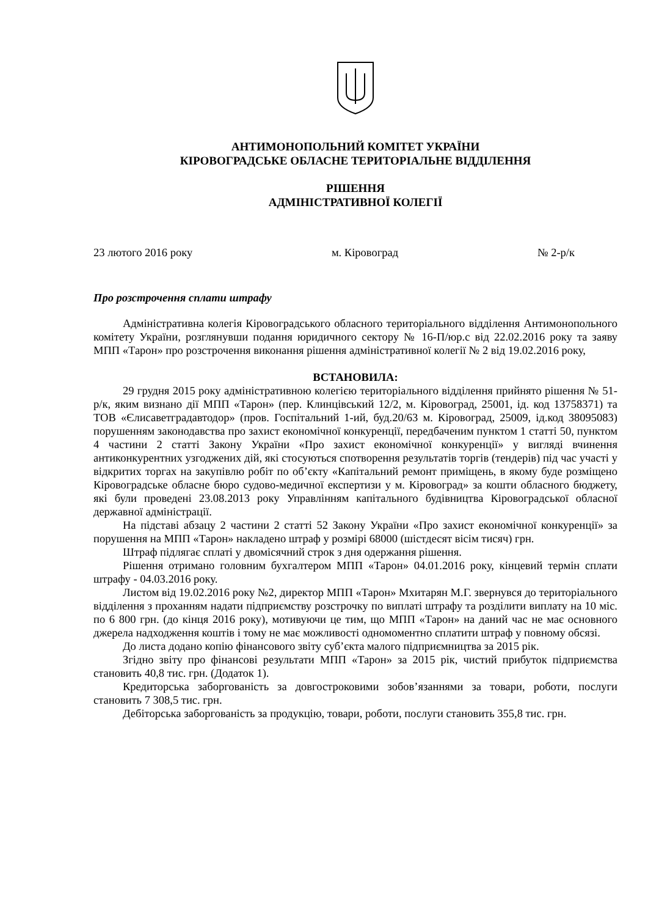АНТИМОНОПОЛЬНИЙ КОМІТЕТ УКРАЇНИ
КІРОВОГРАДСЬКЕ ОБЛАСНЕ ТЕРИТОРІАЛЬНЕ ВІДДІЛЕННЯ
РІШЕННЯ
АДМІНІСТРАТИВНОЇ КОЛЕГІЇ
23 лютого 2016 року м. Кіровоград № 2-р/к
Про розстрочення сплати штрафу
Адміністративна колегія Кіровоградського обласного територіального відділення Антимонопольного комітету України, розглянувши подання юридичного сектору № 16-П/юр.с від 22.02.2016 року та заяву МПП «Тарон» про розстрочення виконання рішення адміністративної колегії № 2 від 19.02.2016 року,
ВСТАНОВИЛА:
29 грудня 2015 року адміністративною колегією територіального відділення прийнято рішення № 51-р/к, яким визнано дії МПП «Тарон» (пер. Клинцівський 12/2, м. Кіровоград, 25001, ід. код 13758371) та ТОВ «Єлисаветградавтодор» (пров. Госпітальний 1-ий, буд.20/63 м. Кіровоград, 25009, ід.код 38095083) порушенням законодавства про захист економічної конкуренції, передбаченим пунктом 1 статті 50, пунктом 4 частини 2 статті Закону України «Про захист економічної конкуренції» у вигляді вчинення антиконкурентних узгоджених дій, які стосуються спотворення результатів торгів (тендерів) під час участі у відкритих торгах на закупівлю робіт по об’єкту «Капітальний ремонт приміщень, в якому буде розміщено Кіровоградське обласне бюро судово-медичної експертизи у м. Кіровоград» за кошти обласного бюджету, які були проведені 23.08.2013 року Управлінням капітального будівництва Кіровоградської обласної державної адміністрації.
На підставі абзацу 2 частини 2 статті 52 Закону України «Про захист економічної конкуренції» за порушення на МПП «Тарон» накладено штраф у розмірі 68000 (шістдесят вісім тисяч) грн.
Штраф підлягає сплаті у двомісячний строк з дня одержання рішення.
Рішення отримано головним бухгалтером МПП «Тарон» 04.01.2016 року, кінцевий термін сплати штрафу - 04.03.2016 року.
Листом від 19.02.2016 року №2, директор МПП «Тарон» Мхитарян М.Г. звернувся до територіального відділення з проханням надати підприємству розстрочку по виплаті штрафу та розділити виплату на 10 міс. по 6 800 грн. (до кінця 2016 року), мотивуючи це тим, що МПП «Тарон» на даний час не має основного джерела надходження коштів і тому не має можливості одномоментно сплатити штраф у повному обсязі.
До листа додано копію фінансового звіту суб’єкта малого підприємництва за 2015 рік.
Згідно звіту про фінансові результати МПП «Тарон» за 2015 рік, чистий прибуток підприємства становить 40,8 тис. грн. (Додаток 1).
Кредиторська заборгованість за довгостроковими зобов’язаннями за товари, роботи, послуги становить 7 308,5 тис. грн.
Дебіторська заборгованість за продукцію, товари, роботи, послуги становить 355,8 тис. грн.